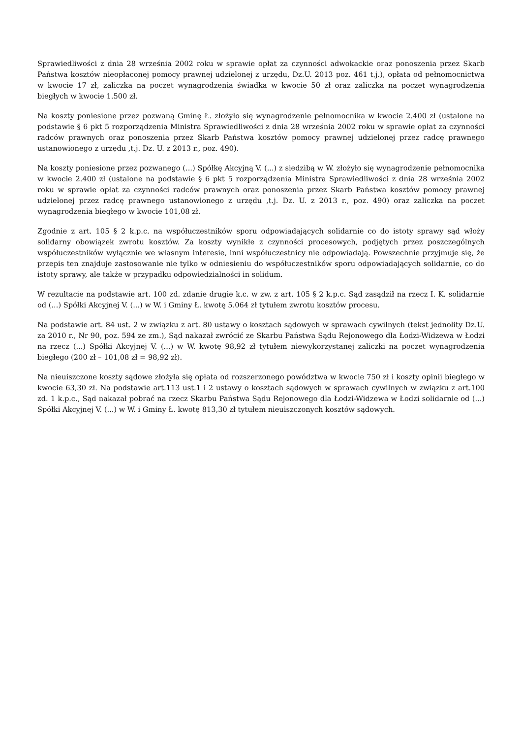Sprawiedliwości z dnia 28 września 2002 roku w sprawie opłat za czynności adwokackie oraz ponoszenia przez Skarb Państwa kosztów nieopłaconej pomocy prawnej udzielonej z urzędu, Dz.U. 2013 poz. 461 t.j.), opłata od pełnomocnictwa w kwocie 17 zł, zaliczka na poczet wynagrodzenia świadka w kwocie 50 zł oraz zaliczka na poczet wynagrodzenia biegłych w kwocie 1.500 zł.
Na koszty poniesione przez pozwaną Gminę Ł. złożyło się wynagrodzenie pełnomocnika w kwocie 2.400 zł (ustalone na podstawie § 6 pkt 5 rozporządzenia Ministra Sprawiedliwości z dnia 28 września 2002 roku w sprawie opłat za czynności radców prawnych oraz ponoszenia przez Skarb Państwa kosztów pomocy prawnej udzielonej przez radcę prawnego ustanowionego z urzędu ,t.j. Dz. U. z 2013 r., poz. 490).
Na koszty poniesione przez pozwanego (...) Spółkę Akcyjną V. (...) z siedzibą w W. złożyło się wynagrodzenie pełnomocnika w kwocie 2.400 zł (ustalone na podstawie § 6 pkt 5 rozporządzenia Ministra Sprawiedliwości z dnia 28 września 2002 roku w sprawie opłat za czynności radców prawnych oraz ponoszenia przez Skarb Państwa kosztów pomocy prawnej udzielonej przez radcę prawnego ustanowionego z urzędu ,t.j. Dz. U. z 2013 r., poz. 490) oraz zaliczka na poczet wynagrodzenia biegłego w kwocie 101,08 zł.
Zgodnie z art. 105 § 2 k.p.c. na współuczestników sporu odpowiadających solidarnie co do istoty sprawy sąd włoży solidarny obowiązek zwrotu kosztów. Za koszty wynikłe z czynności procesowych, podjętych przez poszczególnych współuczestników wyłącznie we własnym interesie, inni współuczestnicy nie odpowiadają. Powszechnie przyjmuje się, że przepis ten znajduje zastosowanie nie tylko w odniesieniu do współuczestników sporu odpowiadających solidarnie, co do istoty sprawy, ale także w przypadku odpowiedzialności in solidum.
W rezultacie na podstawie art. 100 zd. zdanie drugie k.c. w zw. z art. 105 § 2 k.p.c. Sąd zasądził na rzecz I. K. solidarnie od (...) Spółki Akcyjnej V. (...) w W. i Gminy Ł. kwotę 5.064 zł tytułem zwrotu kosztów procesu.
Na podstawie art. 84 ust. 2 w związku z art. 80 ustawy o kosztach sądowych w sprawach cywilnych (tekst jednolity Dz.U. za 2010 r., Nr 90, poz. 594 ze zm.), Sąd nakazał zwrócić ze Skarbu Państwa Sądu Rejonowego dla Łodzi-Widzewa w Łodzi na rzecz (...) Spółki Akcyjnej V. (...) w W. kwotę 98,92 zł tytułem niewykorzystanej zaliczki na poczet wynagrodzenia biegłego (200 zł – 101,08 zł = 98,92 zł).
Na nieuiszczone koszty sądowe złożyła się opłata od rozszerzonego powództwa w kwocie 750 zł i koszty opinii biegłego w kwocie 63,30 zł. Na podstawie art.113 ust.1 i 2 ustawy o kosztach sądowych w sprawach cywilnych w związku z art.100 zd. 1 k.p.c., Sąd nakazał pobrać na rzecz Skarbu Państwa Sądu Rejonowego dla Łodzi-Widzewa w Łodzi solidarnie od (...) Spółki Akcyjnej V. (...) w W. i Gminy Ł. kwotę 813,30 zł tytułem nieuiszczonych kosztów sądowych.